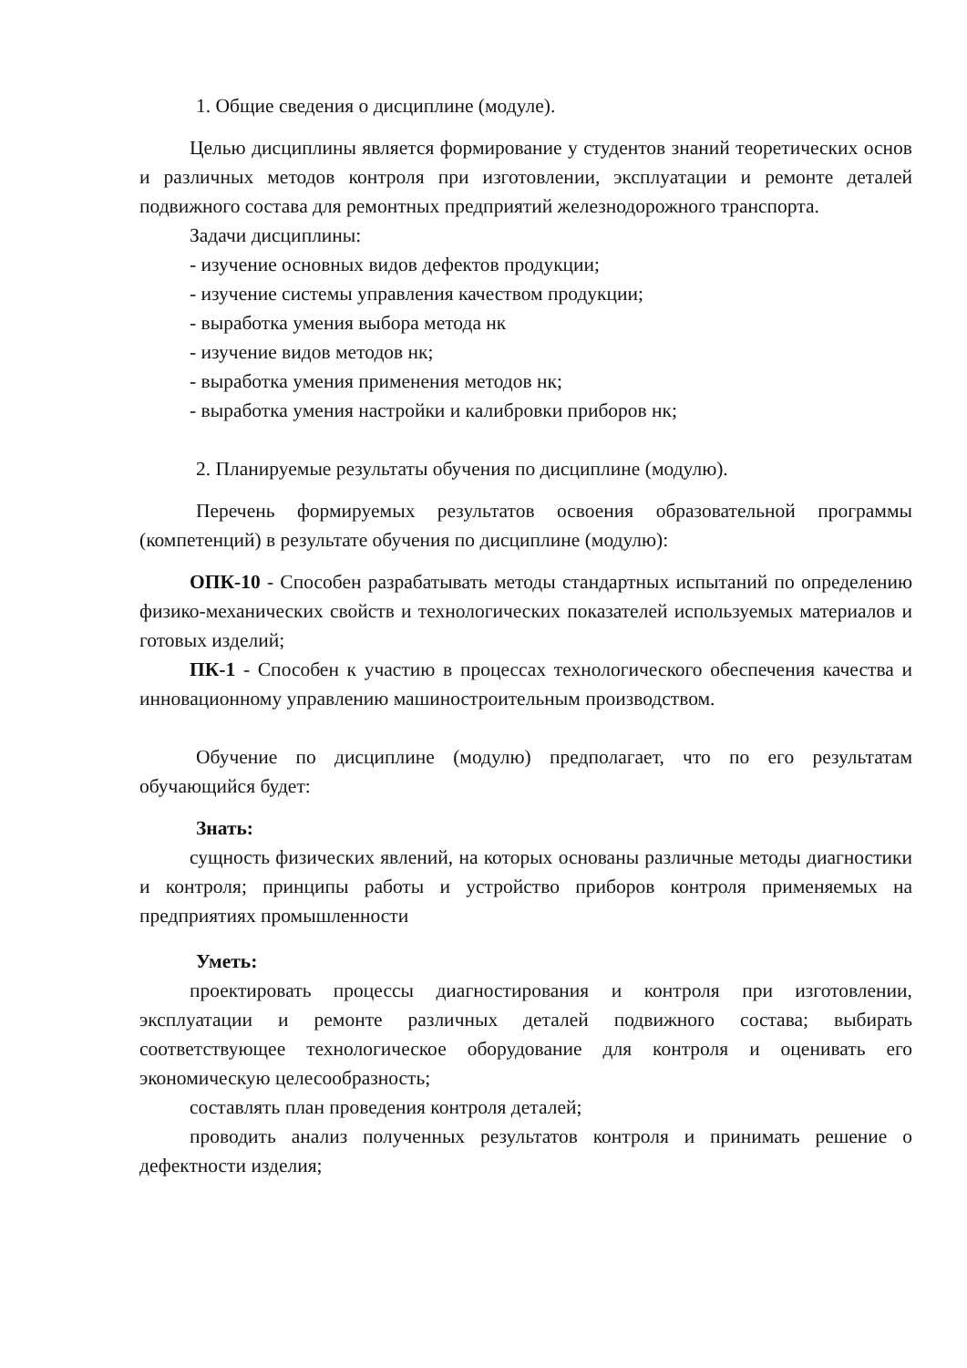1. Общие сведения о дисциплине (модуле).
Целью дисциплины является формирование у студентов знаний теоретических основ и различных методов контроля при изготовлении, эксплуатации и ремонте деталей подвижного состава для ремонтных предприятий железнодорожного транспорта.
Задачи дисциплины:
- изучение основных видов дефектов продукции;
- изучение системы управления качеством продукции;
- выработка умения выбора метода нк
- изучение видов методов нк;
- выработка умения применения методов нк;
- выработка умения настройки и калибровки приборов нк;
2. Планируемые результаты обучения по дисциплине (модулю).
Перечень формируемых результатов освоения образовательной программы (компетенций) в результате обучения по дисциплине (модулю):
ОПК-10 - Способен разрабатывать методы стандартных испытаний по определению физико-механических свойств и технологических показателей используемых материалов и готовых изделий;
ПК-1 - Способен к участию в процессах технологического обеспечения качества и инновационному управлению машиностроительным производством.
Обучение по дисциплине (модулю) предполагает, что по его результатам обучающийся будет:
Знать:
сущность физических явлений, на которых основаны различные методы диагностики и контроля; принципы работы и устройство приборов контроля применяемых на предприятиях промышленности
Уметь:
проектировать процессы диагностирования и контроля при изготовлении, эксплуатации и ремонте различных деталей подвижного состава; выбирать соответствующее технологическое оборудование для контроля и оценивать его экономическую целесообразность;
составлять план проведения контроля деталей;
проводить анализ полученных результатов контроля и принимать решение о дефектности изделия;